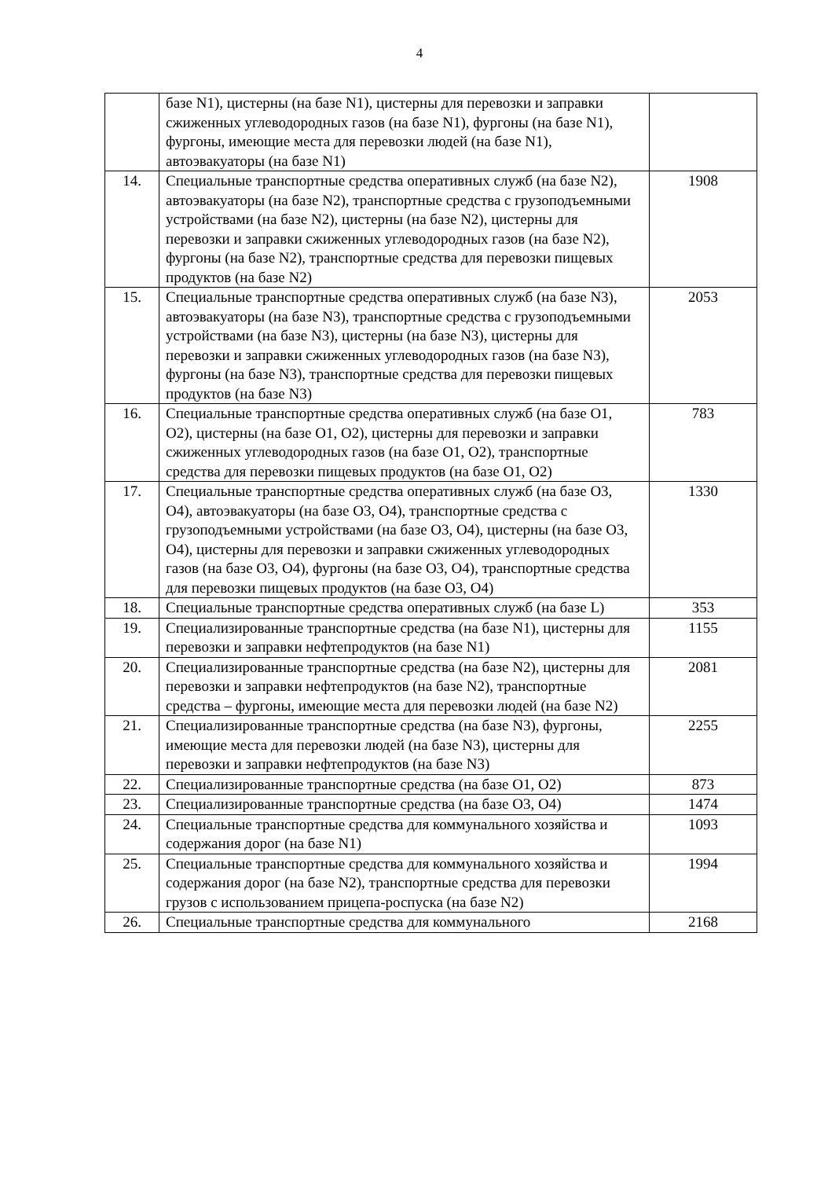4
| | базе N1), цистерны (на базе N1), цистерны для перевозки и заправки сжиженных углеводородных газов (на базе N1), фургоны (на базе N1), фургоны, имеющие места для перевозки людей (на базе N1), автоэвакуаторы (на базе N1) | |
| 14. | Специальные транспортные средства оперативных служб (на базе N2), автоэвакуаторы (на базе N2), транспортные средства с грузоподъемными устройствами (на базе N2), цистерны (на базе N2), цистерны для перевозки и заправки сжиженных углеводородных газов (на базе N2), фургоны (на базе N2), транспортные средства для перевозки пищевых продуктов (на базе N2) | 1908 |
| 15. | Специальные транспортные средства оперативных служб (на базе N3), автоэвакуаторы (на базе N3), транспортные средства с грузоподъемными устройствами (на базе N3), цистерны (на базе N3), цистерны для перевозки и заправки сжиженных углеводородных газов (на базе N3), фургоны (на базе N3), транспортные средства для перевозки пищевых продуктов (на базе N3) | 2053 |
| 16. | Специальные транспортные средства оперативных служб (на базе O1, O2), цистерны (на базе O1, O2), цистерны для перевозки и заправки сжиженных углеводородных газов (на базе O1, O2), транспортные средства для перевозки пищевых продуктов (на базе O1, O2) | 783 |
| 17. | Специальные транспортные средства оперативных служб (на базе O3, O4), автоэвакуаторы (на базе O3, O4), транспортные средства с грузоподъемными устройствами (на базе O3, O4), цистерны (на базе O3, O4), цистерны для перевозки и заправки сжиженных углеводородных газов (на базе O3, O4), фургоны (на базе O3, O4), транспортные средства для перевозки пищевых продуктов (на базе O3, O4) | 1330 |
| 18. | Специальные транспортные средства оперативных служб (на базе L) | 353 |
| 19. | Специализированные транспортные средства (на базе N1), цистерны для перевозки и заправки нефтепродуктов (на базе N1) | 1155 |
| 20. | Специализированные транспортные средства (на базе N2), цистерны для перевозки и заправки нефтепродуктов (на базе N2), транспортные средства – фургоны, имеющие места для перевозки людей (на базе N2) | 2081 |
| 21. | Специализированные транспортные средства (на базе N3), фургоны, имеющие места для перевозки людей (на базе N3), цистерны для перевозки и заправки нефтепродуктов (на базе N3) | 2255 |
| 22. | Специализированные транспортные средства (на базе O1, O2) | 873 |
| 23. | Специализированные транспортные средства (на базе O3, O4) | 1474 |
| 24. | Специальные транспортные средства для коммунального хозяйства и содержания дорог (на базе N1) | 1093 |
| 25. | Специальные транспортные средства для коммунального хозяйства и содержания дорог (на базе N2), транспортные средства для перевозки грузов с использованием прицепа-роспуска (на базе N2) | 1994 |
| 26. | Специальные транспортные средства для коммунального | 2168 |